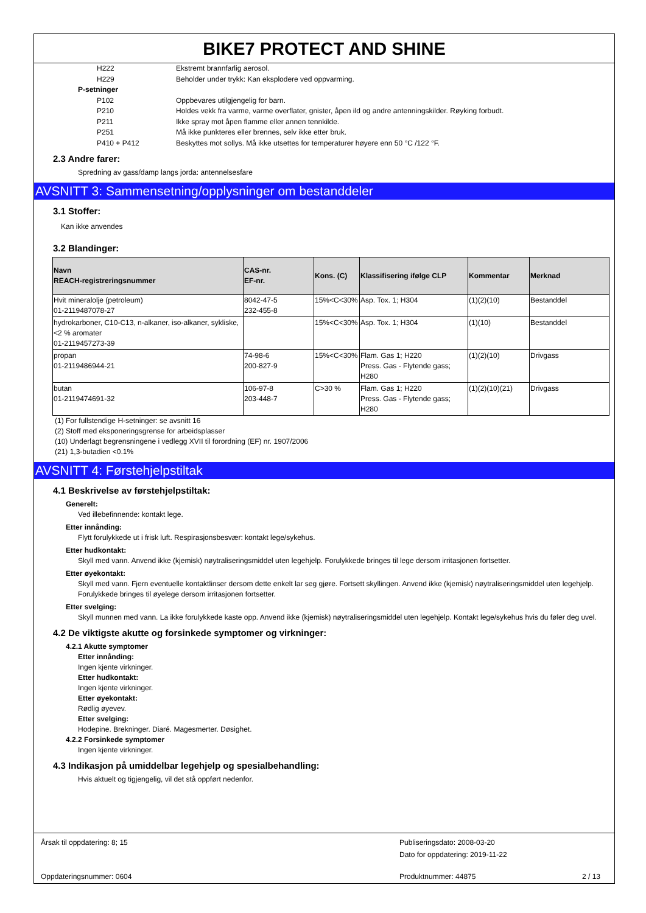BIKE7 PROTECT AND SHINE
H222 Ekstremt brannfarlig aerosol.
H229 Beholder under trykk: Kan eksplodere ved oppvarming.
P-setninger
P102 Oppbevares utilgjengelig for barn.
P210 Holdes vekk fra varme, varme overflater, gnister, åpen ild og andre antenningskilder. Røyking forbudt.
P211 Ikke spray mot åpen flamme eller annen tennkilde.
P251 Må ikke punkteres eller brennes, selv ikke etter bruk.
P410 + P412 Beskyttes mot sollys. Må ikke utsettes for temperaturer høyere enn 50 °C /122 °F.
2.3 Andre farer:
Spredning av gass/damp langs jorda: antennelsesfare
AVSNITT 3: Sammensetning/opplysninger om bestanddeler
3.1 Stoffer:
Kan ikke anvendes
3.2 Blandinger:
| Navn REACH-registreringsnummer | CAS-nr. EF-nr. | Kons. (C) | Klassifisering ifølge CLP | Kommentar | Merknad |
| --- | --- | --- | --- | --- | --- |
| Hvit mineralolje (petroleum) 01-2119487078-27 | 8042-47-5 232-455-8 | 15%<C<30% | Asp. Tox. 1; H304 | (1)(2)(10) | Bestanddel |
| hydrokarboner, C10-C13, n-alkaner, iso-alkaner, sykliske, <2 % aromater 01-2119457273-39 | | 15%<C<30% | Asp. Tox. 1; H304 | (1)(10) | Bestanddel |
| propan 01-2119486944-21 | 74-98-6 200-827-9 | 15%<C<30% | Flam. Gas 1; H220 Press. Gas - Flytende gass; H280 | (1)(2)(10) | Drivgass |
| butan 01-2119474691-32 | 106-97-8 203-448-7 | C>30 % | Flam. Gas 1; H220 Press. Gas - Flytende gass; H280 | (1)(2)(10)(21) | Drivgass |
(1) For fullstendige H-setninger: se avsnitt 16
(2) Stoff med eksponeringsgrense for arbeidsplasser
(10) Underlagt begrensningene i vedlegg XVII til forordning (EF) nr. 1907/2006
(21) 1,3-butadien <0.1%
AVSNITT 4: Førstehjelpstiltak
4.1 Beskrivelse av førstehjelpstiltak:
Generelt:
Ved illebefinnende: kontakt lege.
Etter innånding:
Flytt forulykkede ut i frisk luft. Respirasjonsbesvær: kontakt lege/sykehus.
Etter hudkontakt:
Skyll med vann. Anvend ikke (kjemisk) nøytraliseringsmiddel uten legehjelp. Forulykkede bringes til lege dersom irritasjonen fortsetter.
Etter øyekontakt:
Skyll med vann. Fjern eventuelle kontaktlinser dersom dette enkelt lar seg gjøre. Fortsett skyllingen. Anvend ikke (kjemisk) nøytraliseringsmiddel uten legehjelp. Forulykkede bringes til øyelege dersom irritasjonen fortsetter.
Etter svelging:
Skyll munnen med vann. La ikke forulykkede kaste opp. Anvend ikke (kjemisk) nøytraliseringsmiddel uten legehjelp. Kontakt lege/sykehus hvis du føler deg uvel.
4.2 De viktigste akutte og forsinkede symptomer og virkninger:
4.2.1 Akutte symptomer
Etter innånding:
Ingen kjente virkninger.
Etter hudkontakt:
Ingen kjente virkninger.
Etter øyekontakt:
Rødlig øyevev.
Etter svelging:
Hodepine. Brekninger. Diaré. Magesmerter. Døsighet.
4.2.2 Forsinkede symptomer
Ingen kjente virkninger.
4.3 Indikasjon på umiddelbar legehjelp og spesialbehandling:
Hvis aktuelt og tigjengelig, vil det stå oppført nedenfor.
Årsak til oppdatering: 8; 15
Publiseringsdato: 2008-03-20
Dato for oppdatering: 2019-11-22
Oppdateringsnummer: 0604 Produktnummer: 44875 2 / 13